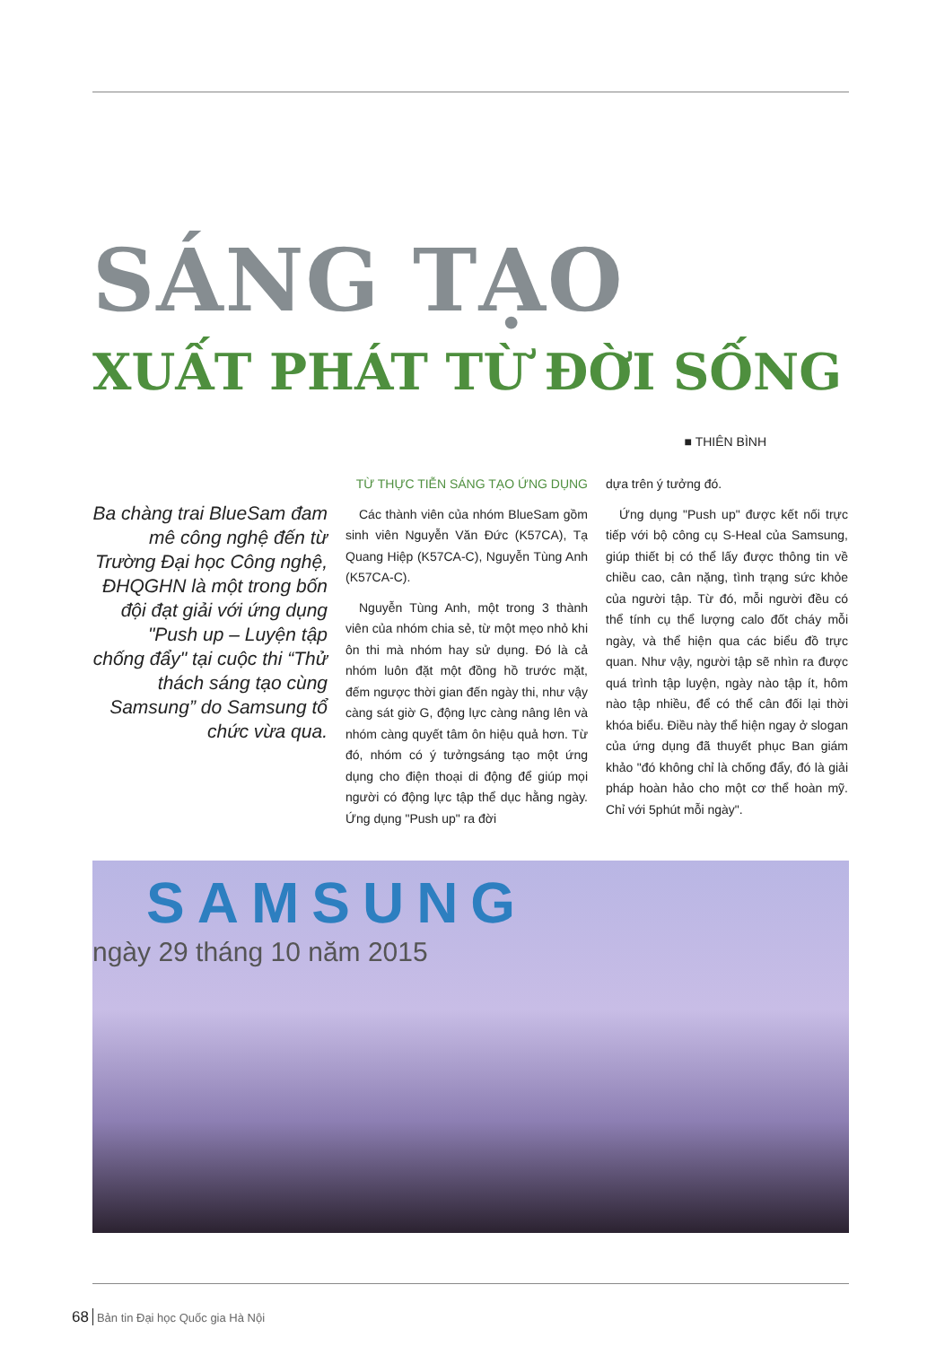SÁNG TẠO
XUẤT PHÁT TỪ ĐỜI SỐNG
■ THIÊN BÌNH
Ba chàng trai BlueSam đam mê công nghệ đến từ Trường Đại học Công nghệ, ĐHQGHN là một trong bốn đội đạt giải với ứng dụng "Push up – Luyện tập chống đẩy" tại cuộc thi “Thử thách sáng tạo cùng Samsung” do Samsung tổ chức vừa qua.
TỪ THỰC TIỄN SÁNG TẠO ỨNG DỤNG
Các thành viên của nhóm BlueSam gồm sinh viên Nguyễn Văn Đức (K57CA), Tạ Quang Hiệp (K57CA-C), Nguyễn Tùng Anh (K57CA-C).
Nguyễn Tùng Anh, một trong 3 thành viên của nhóm chia sẻ, từ một mẹo nhỏ khi ôn thi mà nhóm hay sử dụng. Đó là cả nhóm luôn đặt một đồng hồ trước mặt, đếm ngược thời gian đến ngày thi, như vậy càng sát giờ G, động lực càng nâng lên và nhóm càng quyết tâm ôn hiệu quả hơn. Từ đó, nhóm có ý tưởngsáng tạo một ứng dụng cho điện thoại di động để giúp mọi người có động lực tập thể dục hằng ngày. Ứng dụng "Push up" ra đời
dựa trên ý tưởng đó.
Ứng dụng "Push up" được kết nối trực tiếp với bộ công cụ S-Heal của Samsung, giúp thiết bị có thể lấy được thông tin về chiều cao, cân nặng, tình trạng sức khỏe của người tập. Từ đó, mỗi người đều có thể tính cụ thể lượng calo đốt cháy mỗi ngày, và thể hiện qua các biểu đồ trực quan. Như vậy, người tập sẽ nhìn ra được quá trình tập luyện, ngày nào tập ít, hôm nào tập nhiều, để có thể cân đối lại thời khóa biểu. Điều này thể hiện ngay ở slogan của ứng dụng đã thuyết phục Ban giám khảo "đó không chỉ là chống đẩy, đó là giải pháp hoàn hảo cho một cơ thể hoàn mỹ. Chỉ với 5phút mỗi ngày".
SAMSUNG
ngày 29 tháng 10 năm 2015
68 Bản tin Đại học Quốc gia Hà Nội